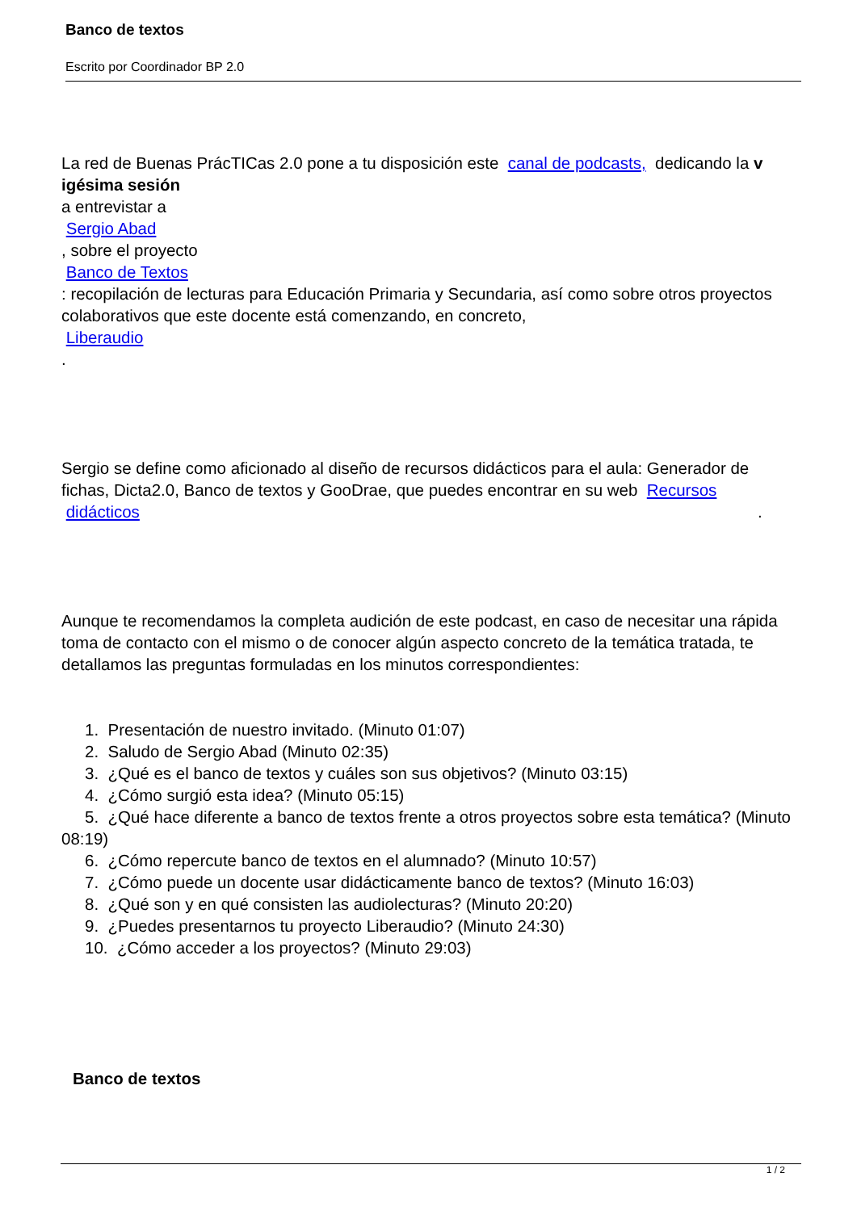Banco de textos
Escrito por Coordinador BP 2.0
La red de Buenas PrácTICas 2.0 pone a tu disposición este canal de podcasts, dedicando la v igésima sesión
a entrevistar a
Sergio Abad
, sobre el proyecto
Banco de Textos
: recopilación de lecturas para Educación Primaria y Secundaria, así como sobre otros proyectos colaborativos que este docente está comenzando, en concreto,
Liberaudio
.
Sergio se define como aficionado al diseño de recursos didácticos para el aula: Generador de fichas, Dicta2.0, Banco de textos y GooDrae, que puedes encontrar en su web Recursos
didácticos.
Aunque te recomendamos la completa audición de este podcast, en caso de necesitar una rápida toma de contacto con el mismo o de conocer algún aspecto concreto de la temática tratada, te detallamos las preguntas formuladas en los minutos correspondientes:
1. Presentación de nuestro invitado. (Minuto 01:07)
2. Saludo de Sergio Abad (Minuto 02:35)
3. ¿Qué es el banco de textos y cuáles son sus objetivos? (Minuto 03:15)
4. ¿Cómo surgió esta idea? (Minuto 05:15)
5. ¿Qué hace diferente a banco de textos frente a otros proyectos sobre esta temática? (Minuto 08:19)
6. ¿Cómo repercute banco de textos en el alumnado? (Minuto 10:57)
7. ¿Cómo puede un docente usar didácticamente banco de textos? (Minuto 16:03)
8. ¿Qué son y en qué consisten las audiolecturas? (Minuto 20:20)
9. ¿Puedes presentarnos tu proyecto Liberaudio? (Minuto 24:30)
10. ¿Cómo acceder a los proyectos? (Minuto 29:03)
Banco de textos
1 / 2